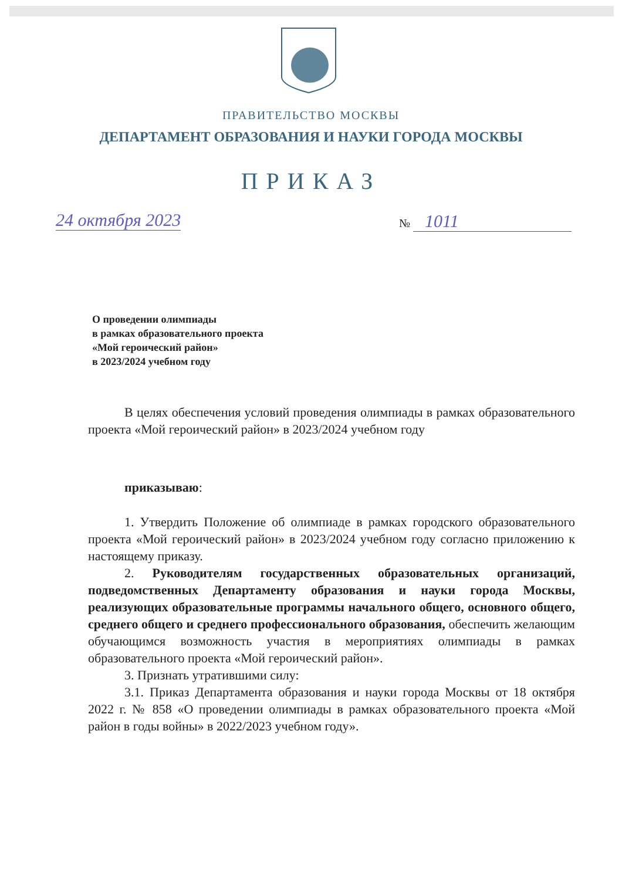ПРАВИТЕЛЬСТВО МОСКВЫ
ДЕПАРТАМЕНТ ОБРАЗОВАНИЯ И НАУКИ ГОРОДА МОСКВЫ
ПРИКАЗ
24 октября 2023 № 1011
О проведении олимпиады
в рамках образовательного проекта
«Мой героический район»
в 2023/2024 учебном году
В целях обеспечения условий проведения олимпиады в рамках образовательного проекта «Мой героический район» в 2023/2024 учебном году
приказываю:
1. Утвердить Положение об олимпиаде в рамках городского образовательного проекта «Мой героический район» в 2023/2024 учебном году согласно приложению к настоящему приказу.
2. Руководителям государственных образовательных организаций, подведомственных Департаменту образования и науки города Москвы, реализующих образовательные программы начального общего, основного общего, среднего общего и среднего профессионального образования, обеспечить желающим обучающимся возможность участия в мероприятиях олимпиады в рамках образовательного проекта «Мой героический район».
3. Признать утратившими силу:
3.1. Приказ Департамента образования и науки города Москвы от 18 октября 2022 г. № 858 «О проведении олимпиады в рамках образовательного проекта «Мой район в годы войны» в 2022/2023 учебном году».